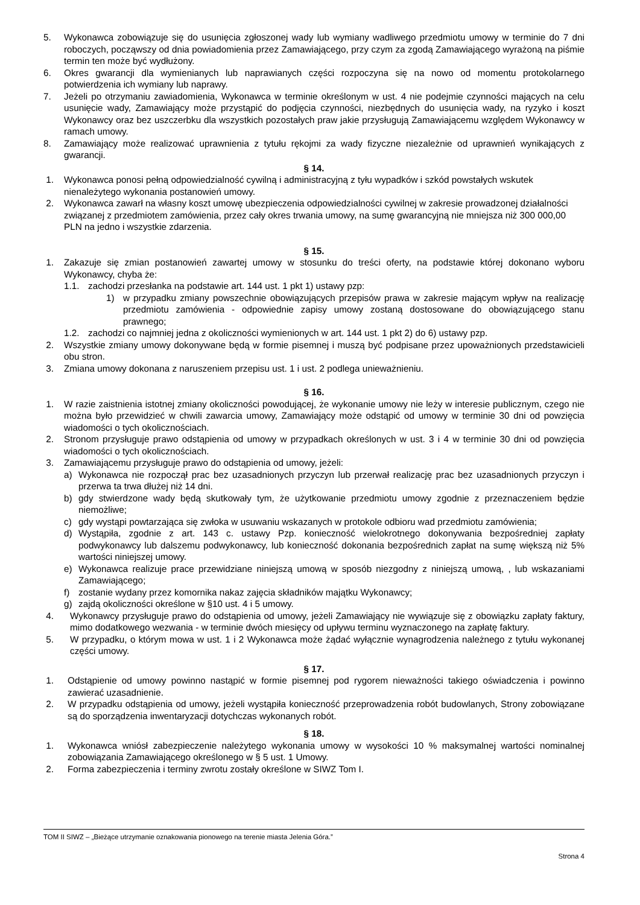5. Wykonawca zobowiązuje się do usunięcia zgłoszonej wady lub wymiany wadliwego przedmiotu umowy w terminie do 7 dni roboczych, począwszy od dnia powiadomienia przez Zamawiającego, przy czym za zgodą Zamawiającego wyrażoną na piśmie termin ten może być wydłużony.
6. Okres gwarancji dla wymienianych lub naprawianych części rozpoczyna się na nowo od momentu protokolarnego potwierdzenia ich wymiany lub naprawy.
7. Jeżeli po otrzymaniu zawiadomienia, Wykonawca w terminie określonym w ust. 4 nie podejmie czynności mających na celu usunięcie wady, Zamawiający może przystąpić do podjęcia czynności, niezbędnych do usunięcia wady, na ryzyko i koszt Wykonawcy oraz bez uszczerbku dla wszystkich pozostałych praw jakie przysługują Zamawiającemu względem Wykonawcy w ramach umowy.
8. Zamawiający może realizować uprawnienia z tytułu rękojmi za wady fizyczne niezależnie od uprawnień wynikających z gwarancji.
§ 14.
1. Wykonawca ponosi pełną odpowiedzialność cywilną i administracyjną z tyłu wypadków i szkód powstałych wskutek nienależytego wykonania postanowień umowy.
2. Wykonawca zawarł na własny koszt umowę ubezpieczenia odpowiedzialności cywilnej w zakresie prowadzonej działalności związanej z przedmiotem zamówienia, przez cały okres trwania umowy, na sumę gwarancyjną nie mniejsza niż 300 000,00 PLN na jedno i wszystkie zdarzenia.
§ 15.
1. Zakazuje się zmian postanowień zawartej umowy w stosunku do treści oferty, na podstawie której dokonano wyboru Wykonawcy, chyba że:
1.1. zachodzi przesłanka na podstawie art. 144 ust. 1 pkt 1) ustawy pzp:
1) w przypadku zmiany powszechnie obowiązujących przepisów prawa w zakresie mającym wpływ na realizację przedmiotu zamówienia - odpowiednie zapisy umowy zostaną dostosowane do obowiązującego stanu prawnego;
1.2. zachodzi co najmniej jedna z okoliczności wymienionych w art. 144 ust. 1 pkt 2) do 6) ustawy pzp.
2. Wszystkie zmiany umowy dokonywane będą w formie pisemnej i muszą być podpisane przez upoważnionych przedstawicieli obu stron.
3. Zmiana umowy dokonana z naruszeniem przepisu ust. 1 i ust. 2 podlega unieważnieniu.
§ 16.
1. W razie zaistnienia istotnej zmiany okoliczności powodującej, że wykonanie umowy nie leży w interesie publicznym, czego nie można było przewidzieć w chwili zawarcia umowy, Zamawiający może odstąpić od umowy w terminie 30 dni od powzięcia wiadomości o tych okolicznościach.
2. Stronom przysługuje prawo odstąpienia od umowy w przypadkach określonych w ust. 3 i 4 w terminie 30 dni od powzięcia wiadomości o tych okolicznościach.
3. Zamawiającemu przysługuje prawo do odstąpienia od umowy, jeżeli:
a) Wykonawca nie rozpoczął prac bez uzasadnionych przyczyn lub przerwał realizację prac bez uzasadnionych przyczyn i przerwa ta trwa dłużej niż 14 dni.
b) gdy stwierdzone wady będą skutkowały tym, że użytkowanie przedmiotu umowy zgodnie z przeznaczeniem będzie niemożliwe;
c) gdy wystąpi powtarzająca się zwłoka w usuwaniu wskazanych w protokole odbioru wad przedmiotu zamówienia;
d) Wystąpiła, zgodnie z art. 143 c. ustawy Pzp. konieczność wielokrotnego dokonywania bezpośredniej zapłaty podwykonawcy lub dalszemu podwykonawcy, lub konieczność dokonania bezpośrednich zapłat na sumę większą niż 5% wartości niniejszej umowy.
e) Wykonawca realizuje prace przewidziane niniejszą umową w sposób niezgodny z niniejszą umową, , lub wskazaniami Zamawiającego;
f) zostanie wydany przez komornika nakaz zajęcia składników majątku Wykonawcy;
g) zajdą okoliczności określone w §10 ust. 4 i 5 umowy.
4. Wykonawcy przysługuje prawo do odstąpienia od umowy, jeżeli Zamawiający nie wywiązuje się z obowiązku zapłaty faktury, mimo dodatkowego wezwania - w terminie dwóch miesięcy od upływu terminu wyznaczonego na zapłatę faktury.
5. W przypadku, o którym mowa w ust. 1 i 2 Wykonawca może żądać wyłącznie wynagrodzenia należnego z tytułu wykonanej części umowy.
§ 17.
1. Odstąpienie od umowy powinno nastąpić w formie pisemnej pod rygorem nieważności takiego oświadczenia i powinno zawierać uzasadnienie.
2. W przypadku odstąpienia od umowy, jeżeli wystąpiła konieczność przeprowadzenia robót budowlanych, Strony zobowiązane są do sporządzenia inwentaryzacji dotychczas wykonanych robót.
§ 18.
1. Wykonawca wniósł zabezpieczenie należytego wykonania umowy w wysokości 10 % maksymalnej wartości nominalnej zobowiązania Zamawiającego określonego w § 5 ust. 1 Umowy.
2. Forma zabezpieczenia i terminy zwrotu zostały określone w SIWZ Tom I.
TOM II SIWZ – „Bieżące utrzymanie oznakowania pionowego na terenie miasta Jelenia Góra.”
Strona 4